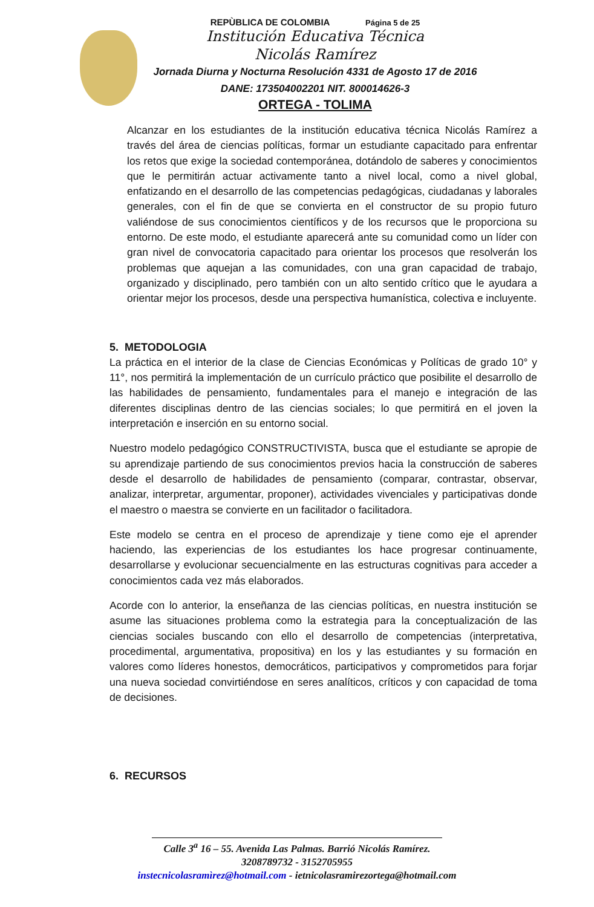REPÙBLICA DE COLOMBIA Página 5 de 25
Institución Educativa Técnica
Nicolás Ramírez
Jornada Diurna y Nocturna Resolución 4331 de Agosto 17 de 2016
DANE: 173504002201 NIT. 800014626-3
ORTEGA - TOLIMA
Alcanzar en los estudiantes de la institución educativa técnica Nicolás Ramírez a través del área de ciencias políticas, formar un estudiante capacitado para enfrentar los retos que exige la sociedad contemporánea, dotándolo de saberes y conocimientos que le permitirán actuar activamente tanto a nivel local, como a nivel global, enfatizando en el desarrollo de las competencias pedagógicas, ciudadanas y laborales generales, con el fin de que se convierta en el constructor de su propio futuro valiéndose de sus conocimientos científicos y de los recursos que le proporciona su entorno. De este modo, el estudiante aparecerá ante su comunidad como un líder con gran nivel de convocatoria capacitado para orientar los procesos que resolverán los problemas que aquejan a las comunidades, con una gran capacidad de trabajo, organizado y disciplinado, pero también con un alto sentido crítico que le ayudara a orientar mejor los procesos, desde una perspectiva humanística, colectiva e incluyente.
5. METODOLOGIA
La práctica en el interior de la clase de Ciencias Económicas y Políticas de grado 10° y 11°, nos permitirá la implementación de un currículo práctico que posibilite el desarrollo de las habilidades de pensamiento, fundamentales para el manejo e integración de las diferentes disciplinas dentro de las ciencias sociales; lo que permitirá en el joven la interpretación e inserción en su entorno social.
Nuestro modelo pedagógico CONSTRUCTIVISTA, busca que el estudiante se apropie de su aprendizaje partiendo de sus conocimientos previos hacia la construcción de saberes desde el desarrollo de habilidades de pensamiento (comparar, contrastar, observar, analizar, interpretar, argumentar, proponer), actividades vivenciales y participativas donde el maestro o maestra se convierte en un facilitador o facilitadora.
Este modelo se centra en el proceso de aprendizaje y tiene como eje el aprender haciendo, las experiencias de los estudiantes los hace progresar continuamente, desarrollarse y evolucionar secuencialmente en las estructuras cognitivas para acceder a conocimientos cada vez más elaborados.
Acorde con lo anterior, la enseñanza de las ciencias políticas, en nuestra institución se asume las situaciones problema como la estrategia para la conceptualización de las ciencias sociales buscando con ello el desarrollo de competencias (interpretativa, procedimental, argumentativa, propositiva) en los y las estudiantes y su formación en valores como líderes honestos, democráticos, participativos y comprometidos para forjar una nueva sociedad convirtiéndose en seres analíticos, críticos y con capacidad de toma de decisiones.
6. RECURSOS
Calle 3<sup>a</sup> 16 – 55. Avenida Las Palmas. Barrió Nicolás Ramírez.
3208789732 - 3152705955
instecnicolasramìrez@hotmail.com - ietnicolasramirezortega@hotmail.com